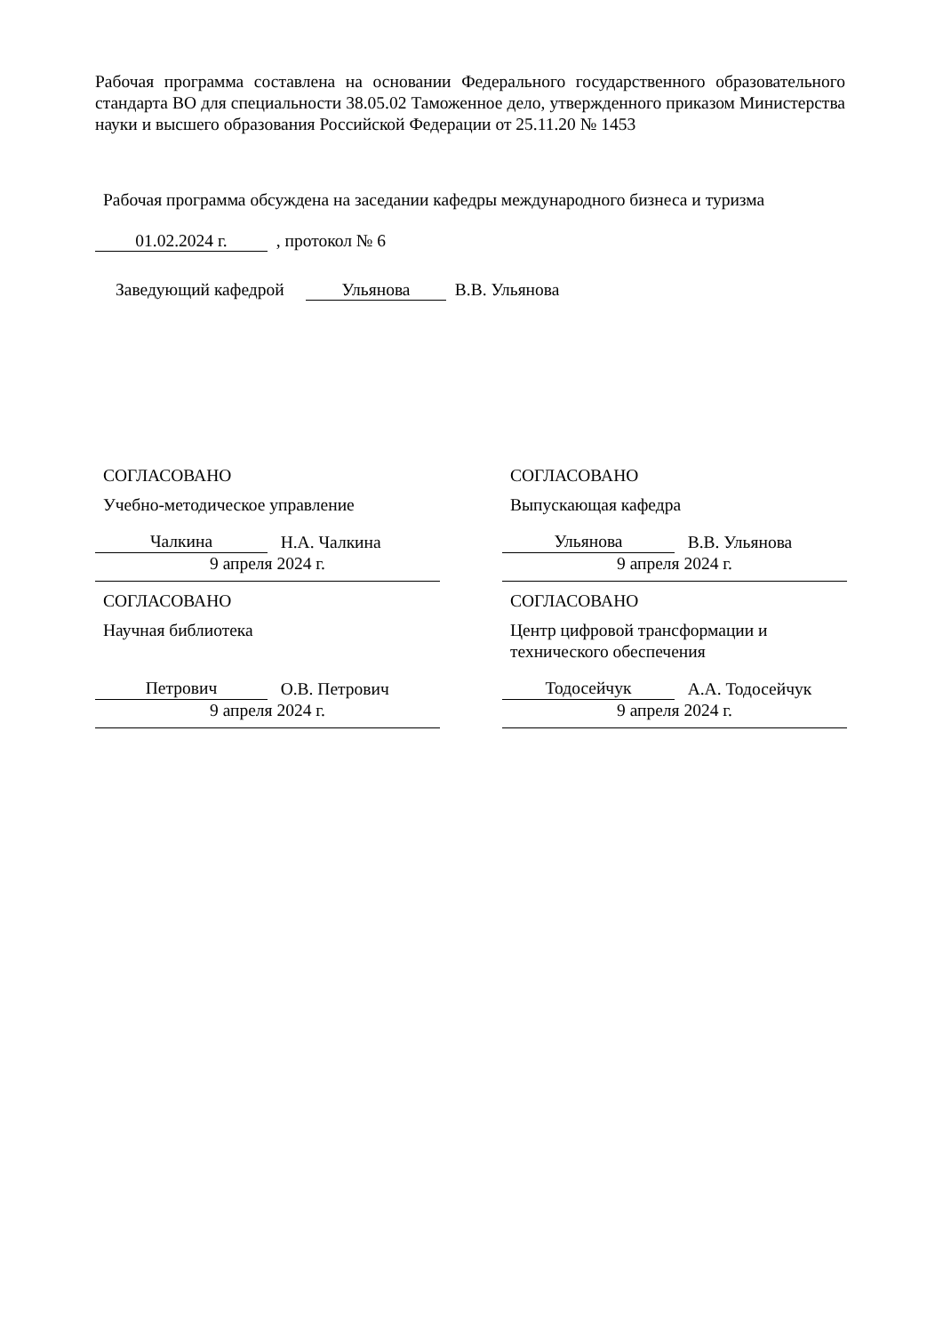Рабочая программа составлена на основании Федерального государственного образовательного стандарта ВО для специальности 38.05.02 Таможенное дело, утвержденного приказом Министерства науки и высшего образования Российской Федерации от 25.11.20 № 1453
Рабочая программа обсуждена на заседании кафедры международного бизнеса и туризма
01.02.2024 г. , протокол № 6
Заведующий кафедрой Ульянова В.В. Ульянова
СОГЛАСОВАНО
Учебно-методическое управление
Чалкина Н.А. Чалкина
9 апреля 2024 г.
СОГЛАСОВАНО
Выпускающая кафедра
Ульянова В.В. Ульянова
9 апреля 2024 г.
СОГЛАСОВАНО
Научная библиотека
Петрович О.В. Петрович
9 апреля 2024 г.
СОГЛАСОВАНО
Центр цифровой трансформации и технического обеспечения
Тодосейчук А.А. Тодосейчук
9 апреля 2024 г.